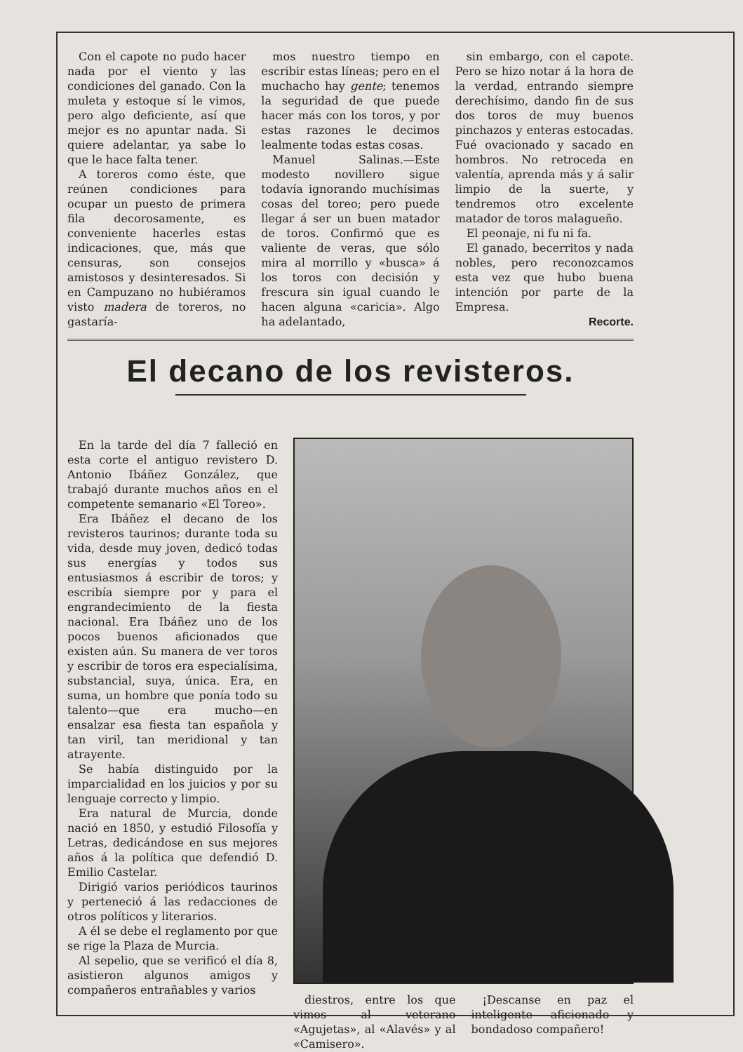Con el capote no pudo hacer nada por el viento y las condiciones del ganado. Con la muleta y estoque sí le vimos, pero algo deficiente, así que mejor es no apuntar nada. Si quiere adelantar, ya sabe lo que le hace falta tener.
A toreros como éste, que reúnen condiciones para ocupar un puesto de primera fila decorosamente, es conveniente hacerles estas indicaciones, que, más que censuras, son consejos amistosos y desinteresados. Si en Campuzano no hubiéramos visto madera de toreros, no gastaría-
mos nuestro tiempo en escribir estas líneas; pero en el muchacho hay gente; tenemos la seguridad de que puede hacer más con los toros, y por estas razones le decimos lealmente todas estas cosas.
Manuel Salinas.—Este modesto novillero sigue todavía ignorando muchísimas cosas del toreo; pero puede llegar á ser un buen matador de toros. Confirmó que es valiente de veras, que sólo mira al morrillo y «busca» á los toros con decisión y frescura sin igual cuando le hacen alguna «caricia». Algo ha adelantado,
sin embargo, con el capote. Pero se hizo notar á la hora de la verdad, entrando siempre derechísimo, dando fin de sus dos toros de muy buenos pinchazos y enteras estocadas. Fué ovacionado y sacado en hombros. No retroceda en valentía, aprenda más y á salir limpio de la suerte, y tendremos otro excelente matador de toros malagueño.
El peonaje, ni fu ni fa.
El ganado, becerritos y nada nobles, pero reconozcamos esta vez que hubo buena intención por parte de la Empresa.
Recorte.
El decano de los revisteros.
En la tarde del día 7 falleció en esta corte el antiguo revistero D. Antonio Ibáñez González, que trabajó durante muchos años en el competente semanario «El Toreo».
Era Ibáñez el decano de los revisteros taurinos; durante toda su vida, desde muy joven, dedicó todas sus energías y todos sus entusiasmos á escribir de toros; y escribía siempre por y para el engrandecimiento de la fiesta nacional. Era Ibáñez uno de los pocos buenos aficionados que existen aún. Su manera de ver toros y escribir de toros era especialísima, substancial, suya, única. Era, en suma, un hombre que ponía todo su talento—que era mucho—en ensalzar esa fiesta tan española y tan viril, tan meridional y tan atrayente.
Se había distinguido por la imparcialidad en los juicios y por su lenguaje correcto y limpio.
Era natural de Murcia, donde nació en 1850, y estudió Filosofía y Letras, dedicándose en sus mejores años á la política que defendió D. Emilio Castelar.
Dirigió varios periódicos taurinos y perteneció á las redacciones de otros políticos y literarios.
A él se debe el reglamento por que se rige la Plaza de Murcia.
Al sepelio, que se verificó el día 8, asistieron algunos amigos y compañeros entrañables y varios
diestros, entre los que vimos al veterano «Agujetas», al «Alavés» y al «Camisero».
¡Descanse en paz el inteligente aficionado y bondadoso compañero!